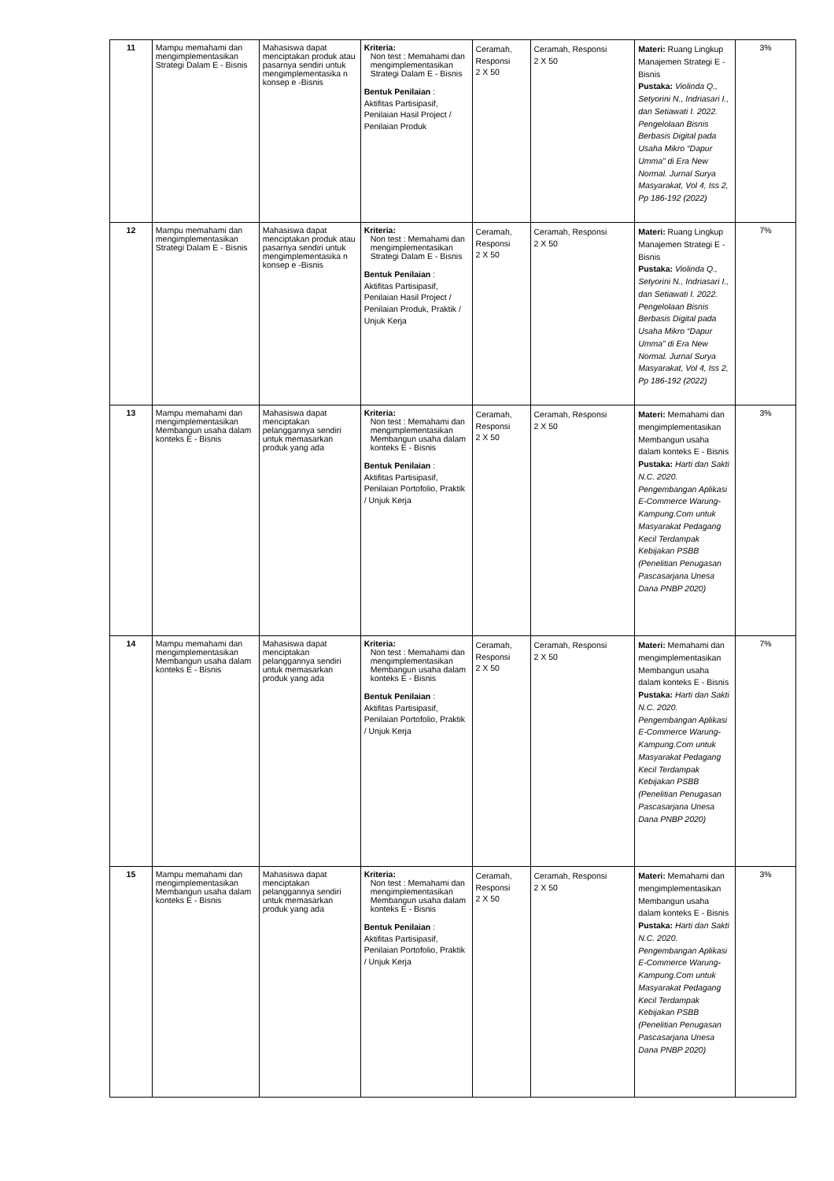| 11 | Mampu memahami dan mengimplementasikan Strategi Dalam E - Bisnis | Mahasiswa dapat menciptakan produk atau pasarnya sendiri untuk mengimplementasika n konsep e -Bisnis | Kriteria: Non test : Memahami dan mengimplementasikan Strategi Dalam E - Bisnis Bentuk Penilaian : Aktifitas Partisipasif, Penilaian Hasil Project / Penilaian Produk | Ceramah, Responsi 2 X 50 | Ceramah, Responsi 2 X 50 | Materi: Ruang Lingkup Manajemen Strategi E - Bisnis Pustaka: Violinda Q., Setyorini N., Indriasari I., dan Setiawati I. 2022. Pengelolaan Bisnis Berbasis Digital pada Usaha Mikro “Dapur Umma” di Era New Normal. Jurnal Surya Masyarakat, Vol 4, Iss 2, Pp 186-192 (2022) | 3% |
| 12 | Mampu memahami dan mengimplementasikan Strategi Dalam E - Bisnis | Mahasiswa dapat menciptakan produk atau pasarnya sendiri untuk mengimplementasika n konsep e -Bisnis | Kriteria: Non test : Memahami dan mengimplementasikan Strategi Dalam E - Bisnis Bentuk Penilaian : Aktifitas Partisipasif, Penilaian Hasil Project / Penilaian Produk, Praktik / Unjuk Kerja | Ceramah, Responsi 2 X 50 | Ceramah, Responsi 2 X 50 | Materi: Ruang Lingkup Manajemen Strategi E - Bisnis Pustaka: Violinda Q., Setyorini N., Indriasari I., dan Setiawati I. 2022. Pengelolaan Bisnis Berbasis Digital pada Usaha Mikro “Dapur Umma” di Era New Normal. Jurnal Surya Masyarakat, Vol 4, Iss 2, Pp 186-192 (2022) | 7% |
| 13 | Mampu memahami dan mengimplementasikan Membangun usaha dalam konteks E - Bisnis | Mahasiswa dapat menciptakan pelanggannya sendiri untuk memasarkan produk yang ada | Kriteria: Non test : Memahami dan mengimplementasikan Membangun usaha dalam konteks E - Bisnis Bentuk Penilaian : Aktifitas Partisipasif, Penilaian Portofolio, Praktik / Unjuk Kerja | Ceramah, Responsi 2 X 50 | Ceramah, Responsi 2 X 50 | Materi: Memahami dan mengimplementasikan Membangun usaha dalam konteks E - Bisnis Pustaka: Harti dan Sakti N.C. 2020. Pengembangan Aplikasi E-Commerce Warung-Kampung.Com untuk Masyarakat Pedagang Kecil Terdampak Kebijakan PSBB (Penelitian Penugasan Pascasarjana Unesa Dana PNBP 2020) | 3% |
| 14 | Mampu memahami dan mengimplementasikan Membangun usaha dalam konteks E - Bisnis | Mahasiswa dapat menciptakan pelanggannya sendiri untuk memasarkan produk yang ada | Kriteria: Non test : Memahami dan mengimplementasikan Membangun usaha dalam konteks E - Bisnis Bentuk Penilaian : Aktifitas Partisipasif, Penilaian Portofolio, Praktik / Unjuk Kerja | Ceramah, Responsi 2 X 50 | Ceramah, Responsi 2 X 50 | Materi: Memahami dan mengimplementasikan Membangun usaha dalam konteks E - Bisnis Pustaka: Harti dan Sakti N.C. 2020. Pengembangan Aplikasi E-Commerce Warung-Kampung.Com untuk Masyarakat Pedagang Kecil Terdampak Kebijakan PSBB (Penelitian Penugasan Pascasarjana Unesa Dana PNBP 2020) | 7% |
| 15 | Mampu memahami dan mengimplementasikan Membangun usaha dalam konteks E - Bisnis | Mahasiswa dapat menciptakan pelanggannya sendiri untuk memasarkan produk yang ada | Kriteria: Non test : Memahami dan mengimplementasikan Membangun usaha dalam konteks E - Bisnis Bentuk Penilaian : Aktifitas Partisipasif, Penilaian Portofolio, Praktik / Unjuk Kerja | Ceramah, Responsi 2 X 50 | Ceramah, Responsi 2 X 50 | Materi: Memahami dan mengimplementasikan Membangun usaha dalam konteks E - Bisnis Pustaka: Harti dan Sakti N.C. 2020. Pengembangan Aplikasi E-Commerce Warung-Kampung.Com untuk Masyarakat Pedagang Kecil Terdampak Kebijakan PSBB (Penelitian Penugasan Pascasarjana Unesa Dana PNBP 2020) | 3% |